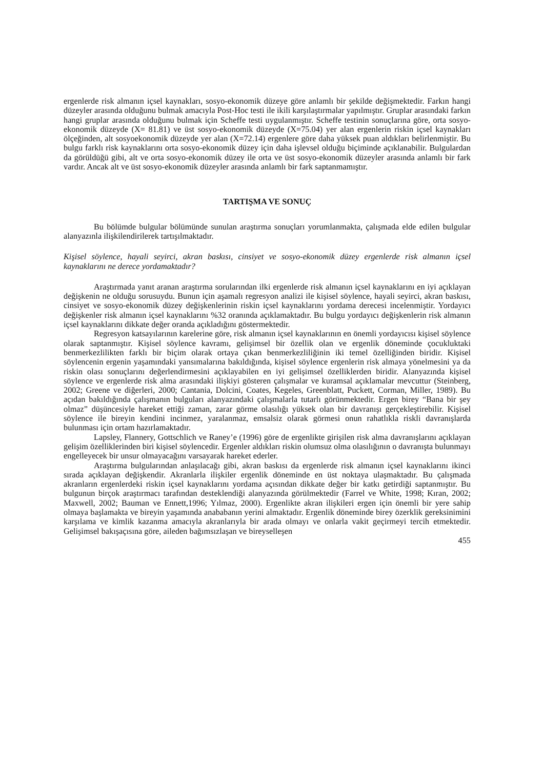ergenlerde risk almanın içsel kaynakları, sosyo-ekonomik düzeye göre anlamlı bir şekilde değişmektedir. Farkın hangi düzeyler arasında olduğunu bulmak amacıyla Post-Hoc testi ile ikili karşılaştırmalar yapılmıştır. Gruplar arasındaki farkın hangi gruplar arasında olduğunu bulmak için Scheffe testi uygulanmıştır. Scheffe testinin sonuçlarına göre, orta sosyo-ekonomik düzeyde (X= 81.81) ve üst sosyo-ekonomik düzeyde (X=75.04) yer alan ergenlerin riskin içsel kaynakları ölçeğinden, alt sosyoekonomik düzeyde yer alan (X=72.14) ergenlere göre daha yüksek puan aldıkları belirlenmiştir. Bu bulgu farklı risk kaynaklarını orta sosyo-ekonomik düzey için daha işlevsel olduğu biçiminde açıklanabilir. Bulgulardan da görüldüğü gibi, alt ve orta sosyo-ekonomik düzey ile orta ve üst sosyo-ekonomik düzeyler arasında anlamlı bir fark vardır. Ancak alt ve üst sosyo-ekonomik düzeyler arasında anlamlı bir fark saptanmamıştır.
TARTIŞMA VE SONUÇ
Bu bölümde bulgular bölümünde sunulan araştırma sonuçları yorumlanmakta, çalışmada elde edilen bulgular alanyazınla ilişkilendirilerek tartışılmaktadır.
Kişisel söylence, hayali seyirci, akran baskısı, cinsiyet ve sosyo-ekonomik düzey ergenlerde risk almanın içsel kaynaklarını ne derece yordamaktadır?
Araştırmada yanıt aranan araştırma sorularından ilki ergenlerde risk almanın içsel kaynaklarını en iyi açıklayan değişkenin ne olduğu sorusuydu. Bunun için aşamalı regresyon analizi ile kişisel söylence, hayali seyirci, akran baskısı, cinsiyet ve sosyo-ekonomik düzey değişkenlerinin riskin içsel kaynaklarını yordama derecesi incelenmiştir. Yordayıcı değişkenler risk almanın içsel kaynaklarını %32 oranında açıklamaktadır. Bu bulgu yordayıcı değişkenlerin risk almanın içsel kaynaklarını dikkate değer oranda açıkladığını göstermektedir.
Regresyon katsayılarının karelerine göre, risk almanın içsel kaynaklarının en önemli yordayıcısı kişisel söylence olarak saptanmıştır. Kişisel söylence kavramı, gelişimsel bir özellik olan ve ergenlik döneminde çocukluktaki benmerkezlilikten farklı bir biçim olarak ortaya çıkan benmerkezliliğinin iki temel özelliğinden biridir. Kişisel söylencenin ergenin yaşamındaki yansımalarına bakıldığında, kişisel söylence ergenlerin risk almaya yönelmesini ya da riskin olası sonuçlarını değerlendirmesini açıklayabilen en iyi gelişimsel özelliklerden biridir. Alanyazında kişisel söylence ve ergenlerde risk alma arasındaki ilişkiyi gösteren çalışmalar ve kuramsal açıklamalar mevcuttur (Steinberg, 2002; Greene ve diğerleri, 2000; Cantania, Dolcini, Coates, Kegeles, Greenblatt, Puckett, Corman, Miller, 1989). Bu açıdan bakıldığında çalışmanın bulguları alanyazındaki çalışmalarla tutarlı görünmektedir. Ergen birey “Bana bir şey olmaz” düşüncesiyle hareket ettiği zaman, zarar görme olasılığı yüksek olan bir davranışı gerçekleştirebilir. Kişisel söylence ile bireyin kendini incinmez, yaralanmaz, emsalsiz olarak görmesi onun rahatlıkla riskli davranışlarda bulunması için ortam hazırlamaktadır.
Lapsley, Flannery, Gottschlich ve Raney’e (1996) göre de ergenlikte girişilen risk alma davranışlarını açıklayan gelişim özelliklerinden biri kişisel söylencedir. Ergenler aldıkları riskin olumsuz olma olasılığının o davranışta bulunmayı engelleyecek bir unsur olmayacağını varsayarak hareket ederler.
Araştırma bulgularından anlaşılacağı gibi, akran baskısı da ergenlerde risk almanın içsel kaynaklarını ikinci sırada açıklayan değişkendir. Akranlarla ilişkiler ergenlik döneminde en üst noktaya ulaşmaktadır. Bu çalışmada akranların ergenlerdeki riskin içsel kaynaklarını yordama açısından dikkate değer bir katkı getirdiği saptanmıştır. Bu bulgunun birçok araştırmacı tarafından desteklendiği alanyazında görülmektedir (Farrel ve White, 1998; Kıran, 2002; Maxwell, 2002; Bauman ve Ennett,1996; Yılmaz, 2000). Ergenlikte akran ilişkileri ergen için önemli bir yere sahip olmaya başlamakta ve bireyin yaşamında anababanın yerini almaktadır. Ergenlik döneminde birey özerklik gereksinimini karşılama ve kimlik kazanma amacıyla akranlarıyla bir arada olmayı ve onlarla vakit geçirmeyi tercih etmektedir. Gelişimsel bakışaçısına göre, aileden bağımsızlaşan ve bireyselleşen
455